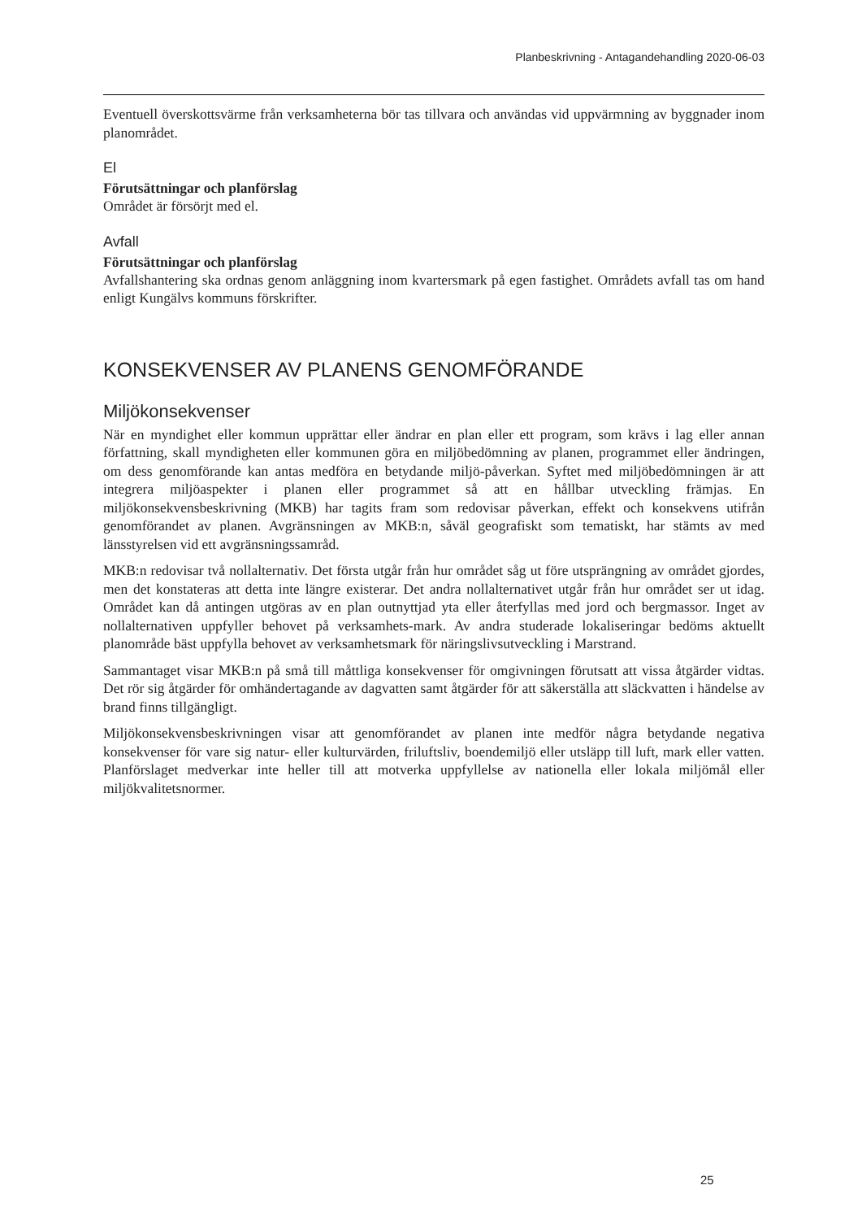Planbeskrivning - Antagandehandling 2020-06-03
Eventuell överskottsvärme från verksamheterna bör tas tillvara och användas vid uppvärmning av byggnader inom planområdet.
El
Förutsättningar och planförslag
Området är försörjt med el.
Avfall
Förutsättningar och planförslag
Avfallshantering ska ordnas genom anläggning inom kvartersmark på egen fastighet. Områdets avfall tas om hand enligt Kungälvs kommuns förskrifter.
KONSEKVENSER AV PLANENS GENOMFÖRANDE
Miljökonsekvenser
När en myndighet eller kommun upprättar eller ändrar en plan eller ett program, som krävs i lag eller annan författning, skall myndigheten eller kommunen göra en miljöbedömning av planen, programmet eller ändringen, om dess genomförande kan antas medföra en betydande miljö-påverkan. Syftet med miljöbedömningen är att integrera miljöaspekter i planen eller programmet så att en hållbar utveckling främjas. En miljökonsekvensbeskrivning (MKB) har tagits fram som redovisar påverkan, effekt och konsekvens utifrån genomförandet av planen. Avgränsningen av MKB:n, såväl geografiskt som tematiskt, har stämts av med länsstyrelsen vid ett avgränsningssamråd.
MKB:n redovisar två nollalternativ. Det första utgår från hur området såg ut före utsprängning av området gjordes, men det konstateras att detta inte längre existerar. Det andra nollalternativet utgår från hur området ser ut idag. Området kan då antingen utgöras av en plan outnyttjad yta eller återfyllas med jord och bergmassor. Inget av nollalternativen uppfyller behovet på verksamhets-mark. Av andra studerade lokaliseringar bedöms aktuellt planområde bäst uppfylla behovet av verksamhetsmark för näringslivsutveckling i Marstrand.
Sammantaget visar MKB:n på små till måttliga konsekvenser för omgivningen förutsatt att vissa åtgärder vidtas. Det rör sig åtgärder för omhändertagande av dagvatten samt åtgärder för att säkerställa att släckvatten i händelse av brand finns tillgängligt.
Miljökonsekvensbeskrivningen visar att genomförandet av planen inte medför några betydande negativa konsekvenser för vare sig natur- eller kulturvärden, friluftsliv, boendemiljö eller utsläpp till luft, mark eller vatten. Planförslaget medverkar inte heller till att motverka uppfyllelse av nationella eller lokala miljömål eller miljökvalitetsnormer.
25